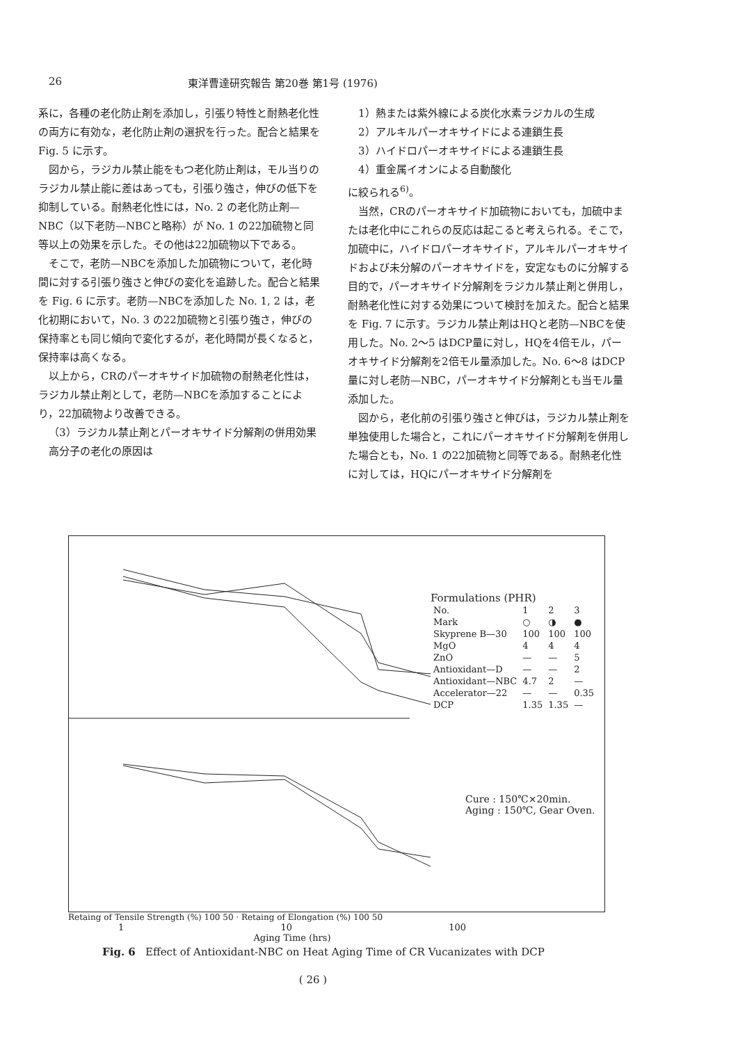26 東洋曹達研究報告 第20巻 第1号 (1976)
系に，各種の老化防止剤を添加し，引張り特性と耐熱老化性の両方に有効な，老化防止剤の選択を行った。配合と結果を Fig. 5 に示す。
図から，ラジカル禁止能をもつ老化防止剤は，モル当りのラジカル禁止能に差はあっても，引張り強さ，伸びの低下を抑制している。耐熱老化性には，No. 2 の老化防止剤—NBC（以下老防—NBCと略称）が No. 1 の22加硫物と同等以上の効果を示した。その他は22加硫物以下である。
そこで，老防—NBCを添加した加硫物について，老化時間に対する引張り強さと伸びの変化を追跡した。配合と結果を Fig. 6 に示す。老防—NBCを添加した No. 1, 2 は，老化初期において，No. 3 の22加硫物と引張り強さ，伸びの保持率とも同じ傾向で変化するが，老化時間が長くなると，保持率は高くなる。
以上から，CRのパーオキサイド加硫物の耐熱老化性は，ラジカル禁止剤として，老防—NBCを添加することにより，22加硫物より改善できる。
（3）ラジカル禁止剤とパーオキサイド分解剤の併用効果
高分子の老化の原因は
1）熱または紫外線による炭化水素ラジカルの生成
2）アルキルパーオキサイドによる連鎖生長
3）ハイドロパーオキサイドによる連鎖生長
4）重金属イオンによる自動酸化
に絞られる<sup>6)</sup>。
当然，CRのパーオキサイド加硫物においても，加硫中または老化中にこれらの反応は起こると考えられる。そこで，加硫中に，ハイドロパーオキサイド，アルキルパーオキサイドおよび未分解のパーオキサイドを，安定なものに分解する目的で，パーオキサイド分解剤をラジカル禁止剤と併用し，耐熱老化性に対する効果について検討を加えた。配合と結果を Fig. 7 に示す。ラジカル禁止剤はHQと老防—NBCを使用した。No. 2～5 はDCP量に対し，HQを4倍モル，パーオキサイド分解剤を2倍モル量添加した。No. 6～8 はDCP量に対し老防—NBC，パーオキサイド分解剤とも当モル量添加した。
図から，老化前の引張り強さと伸びは，ラジカル禁止剤を単独使用した場合と，これにパーオキサイド分解剤を併用した場合とも，No. 1 の22加硫物と同等である。耐熱老化性に対しては，HQにパーオキサイド分解剤を
Formulations (PHR)
| No. | 1 | 2 | 3 |
| Mark | ○ | ◑ | ● |
| Skyprene B—30 | 100 | 100 | 100 |
| MgO | 4 | 4 | 4 |
| ZnO | — | — | 5 |
| Antioxidant—D | — | — | 2 |
| Antioxidant—NBC | 4.7 | 2 | — |
| Accelerator—22 | — | — | 0.35 |
| DCP | 1.35 | 1.35 | — |
Cure : 150℃×20min.
Aging : 150℃, Gear Oven.
Retaing of Tensile Strength (%) 100 50 · Retaing of Elongation (%) 100 50
1 10 100
Aging Time (hrs)
Fig. 6 Effect of Antioxidant-NBC on Heat Aging Time of CR Vucanizates with DCP
( 26 )